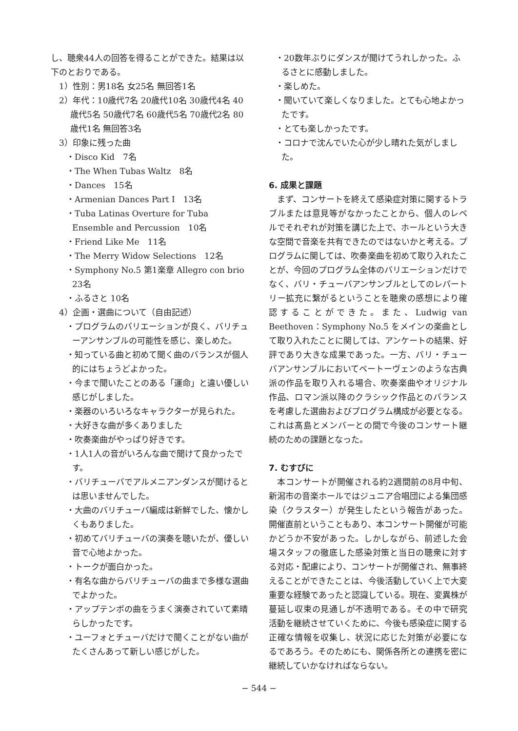し、聴衆44人の回答を得ることができた。結果は以下のとおりである。
1）性別：男18名 女25名 無回答1名
2）年代：10歳代7名 20歳代10名 30歳代4名 40歳代5名 50歳代7名 60歳代5名 70歳代2名 80歳代1名 無回答3名
3）印象に残った曲
・Disco Kid　7名
・The When Tubas Waltz　8名
・Dances　15名
・Armenian Dances Part I　13名
・Tuba Latinas Overture for Tuba Ensemble and Percussion　10名
・Friend Like Me　11名
・The Merry Widow Selections　12名
・Symphony No.5 第1楽章 Allegro con brio 23名
・ふるさと 10名
4）企画・選曲について（自由記述）
・プログラムのバリエーションが良く、バリチューアンサンブルの可能性を感じ、楽しめた。
・知っている曲と初めて聞く曲のバランスが個人的にはちょうどよかった。
・今まで聞いたことのある「運命」と違い優しい感じがしました。
・楽器のいろいろなキャラクターが見られた。
・大好きな曲が多くありました
・吹奏楽曲がやっぱり好きです。
・1人1人の音がいろんな曲で聞けて良かったです。
・バリチューバでアルメニアンダンスが聞けるとは思いませんでした。
・大曲のバリチューバ編成は新鮮でした、懐かしくもありました。
・初めてバリチューバの演奏を聴いたが、優しい音で心地よかった。
・トークが面白かった。
・有名な曲からバリチューバの曲まで多様な選曲でよかった。
・アップテンポの曲をうまく演奏されていて素晴らしかったです。
・ユーフォとチューバだけで聞くことがない曲がたくさんあって新しい感じがした。
・20数年ぶりにダンスが聞けてうれしかった。ふるさとに感動しました。
・楽しめた。
・聞いていて楽しくなりました。とても心地よかったです。
・とても楽しかったです。
・コロナで沈んでいた心が少し晴れた気がしました。
6. 成果と課題
まず、コンサートを終えて感染症対策に関するトラブルまたは意見等がなかったことから、個人のレベルでそれぞれが対策を講じた上で、ホールという大きな空間で音楽を共有できたのではないかと考える。プログラムに関しては、吹奏楽曲を初めて取り入れたことが、今回のプログラム全体のバリエーションだけでなく、バリ・チューバアンサンブルとしてのレパートリー拡充に繋がるということを聴衆の感想により確認することができた。また、Ludwig van Beethoven：Symphony No.5 をメインの楽曲として取り入れたことに関しては、アンケートの結果、好評であり大きな成果であった。一方、バリ・チューバアンサンブルにおいてベートーヴェンのような古典派の作品を取り入れる場合、吹奏楽曲やオリジナル作品、ロマン派以降のクラシック作品とのバランスを考慮した選曲およびプログラム構成が必要となる。これは髙島とメンバーとの間で今後のコンサート継続のための課題となった。
7. むすびに
本コンサートが開催される約2週間前の8月中旬、新潟市の音楽ホールではジュニア合唱団による集団感染（クラスター）が発生したという報告があった。開催直前ということもあり、本コンサート開催が可能かどうか不安があった。しかしながら、前述した会場スタッフの徹底した感染対策と当日の聴衆に対する対応・配慮により、コンサートが開催され、無事終えることができたことは、今後活動していく上で大変重要な経験であったと認識している。現在、変異株が蔓延し収束の見通しが不透明である。その中で研究活動を継続させていくために、今後も感染症に関する正確な情報を収集し、状況に応じた対策が必要になるであろう。そのためにも、関係各所との連携を密に継続していかなければならない。
− 544 −